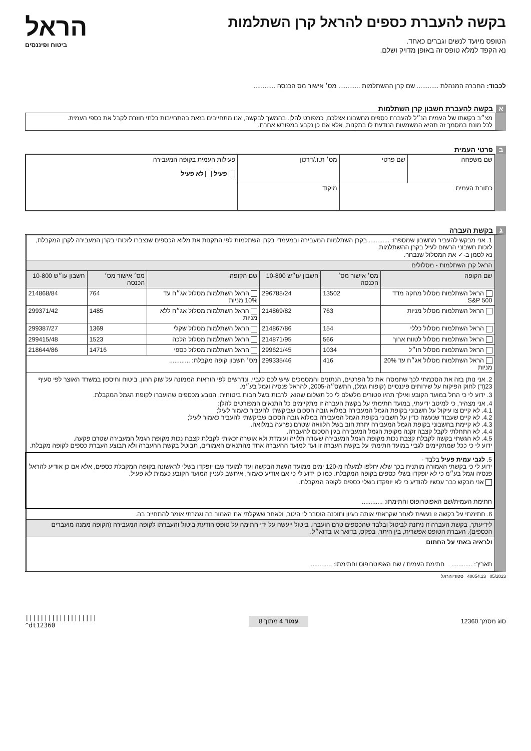בקשה להעברת כספים להראל קרן השתלמות
הטופס מיועד לנשים וגברים כאחד.
נא הקפד למלא טופס זה באופן מדויק ושלם.
הראל
ביטוח ופיננסים
לכבוד: החברה המנהלת ............ שם קרן ההשתלמות ............ מס׳ אישור מס הכנסה ............
א בקשה להעברת חשבון קרן השתלמות
מצ״ב בקשתו של העמית הנ״ל להעברת כספים מחשבונו אצלכם, כמפורט להלן. בהמשך לבקשה, אנו מתחייבים בזאת בהתחייבות בלתי חוזרת לקבל את כספי העמית.
לכל מונח במסמך זה תהיא המשמעות הנודעת לו בתקנות, אלא אם כן נקבע במפורש אחרת.
ב פרטי העמית
| שם משפחה | שם פרטי | מס׳ ת.ז./דרכון | פעילות העמית בקופה המעבירה פעיל לא פעיל |
| כתובת העמית | | מיקוד | |
ג בקשת העברה
| 1. אני מבקש להעביר מחשבון שמספרו: ............ בקרן השתלמות המעבירה ובמעמדי בקרן השתלמות לפי התקנות את מלוא הכספים שנצברו לזכותי בקרן המעבירה לקרן המקבלת, לזכות חשבוני הרשום לעיל בקרן ההשתלמות. נא לסמן ב-✓ את המסלול שנבחר. | | | | | |
| הראל קרן השתלמות - מסלולים | | | | | |
| שם הקופה | מס׳ אישור מס׳ הכנסה | חשבון עו״ש 10-800 | שם הקופה | מס׳ אישור מס׳ הכנסה | חשבון עו״ש 10-800 |
| הראל השתלמות מסלול מחקה מדד S&P 500 | 13502 | 296788/24 | הראל השתלמות מסלול אג״ח עד 10% מניות | 764 | 214868/84 |
| הראל השתלמות מסלול מניות | 763 | 214869/82 | הראל השתלמות מסלול אג״ח ללא מניות | 1485 | 299371/42 |
| הראל השתלמות מסלול כללי | 154 | 214867/86 | הראל השתלמות מסלול שקלי | 1369 | 299387/27 |
| הראל השתלמות מסלול לטווח ארוך | 566 | 214871/95 | הראל השתלמות מסלול הלכה | 1523 | 299415/48 |
| הראל השתלמות מסלול חו״ל | 1034 | 299621/45 | הראל השתלמות מסלול כספי | 14716 | 218644/86 |
| הראל השתלמות מסלול אג״ח עד 20% מניות | 416 | 299335/46 | מס׳ חשבון קופה מקבלת: ............ | | |
| 2. אני נותן בזה את הסכמתי לכך שתמסרו את כל הפרטים, הנתונים והמסמכים שיש לכם לגביי, ונדרשים לפי הוראות הממונה על שוק ההון, ביטוח וחיסכון במשרד האוצר לפי סעיף 23(ד) לחוק הפיקוח על שירותים פיננסיים (קופות גמל), התשס״ה-2005, להראל פנסיה וגמל בע״מ. 3. ידוע לי כי החל במועד הקובע ואילך תהיו פטורים מלשלם לי כל תשלום שהוא, לרבות בשל חבות ביטוחית, הנובע מכספים שהועברו לקופת הגמל המקבלת. 4. אני מצהיר, כי למיטב ידיעתי, במועד חתימתי על בקשת העברה זו מתקיימים כל התנאים המפורטים להלן: 4.1. לא קיים צו עיקול על חשבוני בקופת הגמל המעבירה במלוא גובה הסכום שביקשתי להעביר כאמור לעיל; 4.2. לא קיים שעבוד שנעשה כדין על חשבוני בקופת הגמל המעבירה במלוא גובה הסכום שביקשתי להעביר כאמור לעיל; 4.3. לא קיימת בחשבוני בקופת הגמל המעבירה יתרת חוב בשל הלוואה שטרם נפרעה במלואה. 4.4. לא התחלתי לקבל קצבה זקנה מקופת הגמל המעבירה בגין הסכום להעברה. 4.5. לא הגשתי בקשה לקבלת קצבת נכות מקופת הגמל המעבירה שעודה תלויה ועומדת ולא אושרה זכאותי לקבלת קצבת נכות מקופת הגמל המעבירה שטרם פקעה. ידוע לי כי ככל שמתקיימים לגביי במועד חתימתי על בקשת העברה זו ועד למועד ההעברה אחד מהתנאים האמורים, תבוטל בקשת ההעברה ולא תבוצע העברת כספים לקופה מקבלת. | | | | | |
| 5. לגבי עמית פעיל בלבד - ידוע לי כי בקשתי האמורה מותנית בכך שלא יחלפו למעלה מ-120 ימים ממועד הגשת הבקשה ועד למועד שבו יופקדו בשלי לראשונה בקופה המקבלת כספים, אלא אם כן אודיע להראל פנסיה וגמל בע״מ כי לא יופקדו בשלי כספים בקופה המקבלת. כמו כן ידוע לי כי אם אודיע כאמור, איחשב לעניין המועד הקובע כעמית לא פעיל. אני מבקש כבר עכשיו להודיע כי לא יופקדו בשלי כספים לקופה המקבלת. חתימת העמית/שם האפוטרופוס וחתימתו: ............ | | | | | |
| 6. חתימתי על בקשה זו נעשית לאחר שקראתי אותה בעיון ותוכנה הוסבר לי היטב, ולאחר ששקלתי את האמור בה וגמרתי אומר להתחייב בה. | | | | | |
| לידיעתך, בקשת העברה זו ניתנת לביטול ובלבד שהכספים טרם הועברו. ביטול ייעשה על ידי חתימה על טופס הודעת ביטול והעברתו לקופה המעבירה (הקופה ממנה מועברים הכספים). העברת הטופס אפשרית, בין היתר, בפקס, בדואר או בדוא״ל. | | | | | |
| ולראיה באתי על החתום תאריך: ............ חתימת העמית / שם האפוטרופוס וחתימתו: ............ | | | | | |
05/2023 40054.23 סטודיוהראל
סוג מסמך 12360 עמוד 4 מתוך 8 |||||||||||||||||||
^dt12360